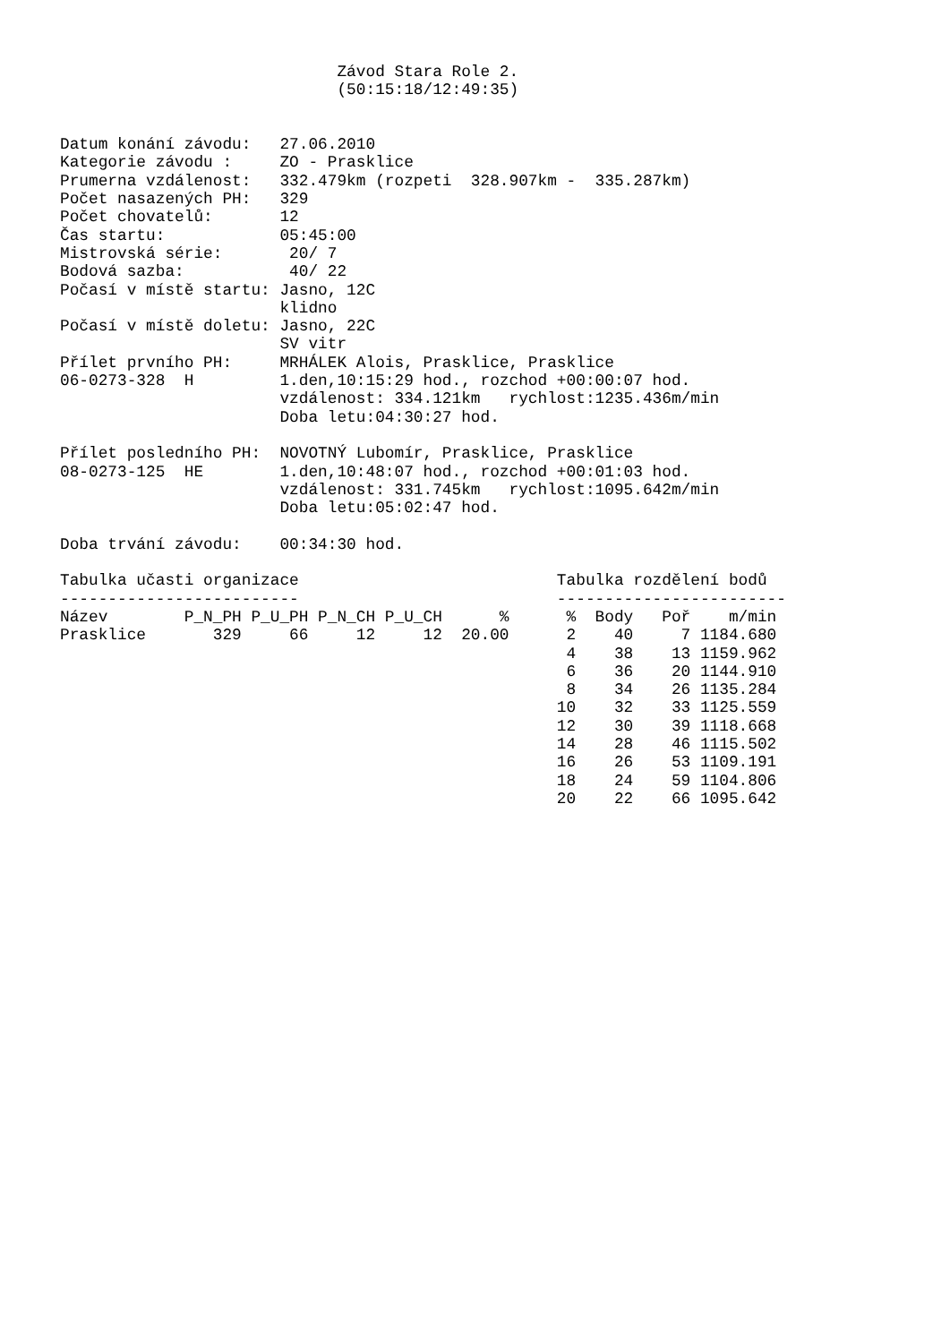Závod Stara Role 2.
                             (50:15:18/12:49:35)


Datum konání závodu:   27.06.2010
Kategorie závodu :     ZO - Prasklice
Prumerna vzdálenost:   332.479km (rozpeti  328.907km -  335.287km)
Počet nasazených PH:   329
Počet chovatelů:       12
Čas startu:            05:45:00
Mistrovská série:       20/ 7
Bodová sazba:           40/ 22
Počasí v místě startu: Jasno, 12C
                       klidno
Počasí v místě doletu: Jasno, 22C
                       SV vitr
Přílet prvního PH:     MRHÁLEK Alois, Prasklice, Prasklice
06-0273-328  H         1.den,10:15:29 hod., rozchod +00:00:07 hod.
                       vzdálenost: 334.121km   rychlost:1235.436m/min
                       Doba letu:04:30:27 hod.

Přílet posledního PH:  NOVOTNÝ Lubomír, Prasklice, Prasklice
08-0273-125  HE        1.den,10:48:07 hod., rozchod +00:01:03 hod.
                       vzdálenost: 331.745km   rychlost:1095.642m/min
                       Doba letu:05:02:47 hod.

Doba trvání závodu:    00:34:30 hod.

Tabulka učasti organizace                           Tabulka rozdělení bodů
-------------------------                           ------------------------
Název        P_N_PH P_U_PH P_N_CH P_U_CH      %      %  Body   Poř    m/min
Prasklice       329     66     12     12  20.00      2    40     7 1184.680
                                                     4    38    13 1159.962
                                                     6    36    20 1144.910
                                                     8    34    26 1135.284
                                                    10    32    33 1125.559
                                                    12    30    39 1118.668
                                                    14    28    46 1115.502
                                                    16    26    53 1109.191
                                                    18    24    59 1104.806
                                                    20    22    66 1095.642